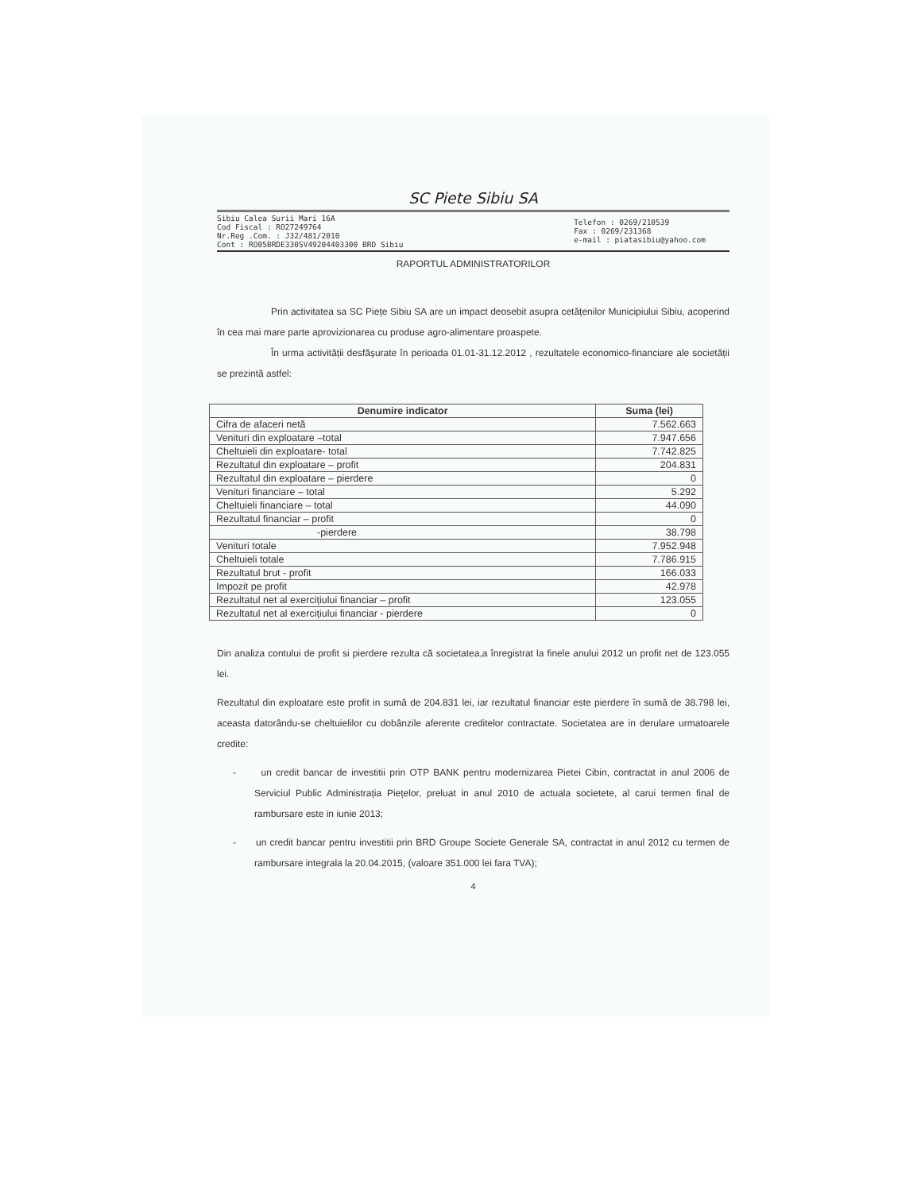SC Piete Sibiu SA
Sibiu Calea Surii Mari 16A
Cod Fiscal : RO27249764
Nr.Reg .Com. : J32/481/2010
Cont : RO05BRDE330SV49204403300 BRD Sibiu
Telefon : 0269/210539
Fax : 0269/231368
e-mail : piatasibiu@yahoo.com
RAPORTUL ADMINISTRATORILOR
Prin activitatea sa SC Piețe Sibiu SA are un impact deosebit asupra cetățenilor Municipiului Sibiu, acoperind în cea mai mare parte aprovizionarea cu produse agro-alimentare proaspete.
În urma activității desfășurate în perioada 01.01-31.12.2012 , rezultatele economico-financiare ale societății se prezintă astfel:
| Denumire indicator | Suma (lei) |
| --- | --- |
| Cifra de afaceri netă | 7.562.663 |
| Venituri din exploatare –total | 7.947.656 |
| Cheltuieli din exploatare- total | 7.742.825 |
| Rezultatul din exploatare – profit | 204.831 |
| Rezultatul din exploatare – pierdere | 0 |
| Venituri financiare – total | 5.292 |
| Cheltuieli financiare – total | 44.090 |
| Rezultatul financiar – profit | 0 |
| -pierdere | 38.798 |
| Venituri totale | 7.952.948 |
| Cheltuieli totale | 7.786.915 |
| Rezultatul brut - profit | 166.033 |
| Impozit pe profit | 42.978 |
| Rezultatul net al exercițiului financiar – profit | 123.055 |
| Rezultatul net al exercițiului financiar - pierdere | 0 |
Din analiza contului de profit si pierdere rezulta că societatea,a înregistrat la finele anului 2012 un profit net de 123.055 lei.
Rezultatul din exploatare este profit in sumă de 204.831 lei, iar rezultatul financiar este pierdere în sumă de 38.798 lei, aceasta datorându-se cheltuielilor cu dobânzile aferente creditelor contractate. Societatea are in derulare urmatoarele credite:
- un credit bancar de investitii prin OTP BANK pentru modernizarea Pietei Cibin, contractat in anul 2006 de Serviciul Public Administrația Piețelor, preluat in anul 2010 de actuala societete, al carui termen final de rambursare este in iunie 2013;
- un credit bancar pentru investitii prin BRD Groupe Societe Generale SA, contractat in anul 2012 cu termen de rambursare integrala la 20.04.2015, (valoare 351.000 lei fara TVA);
4